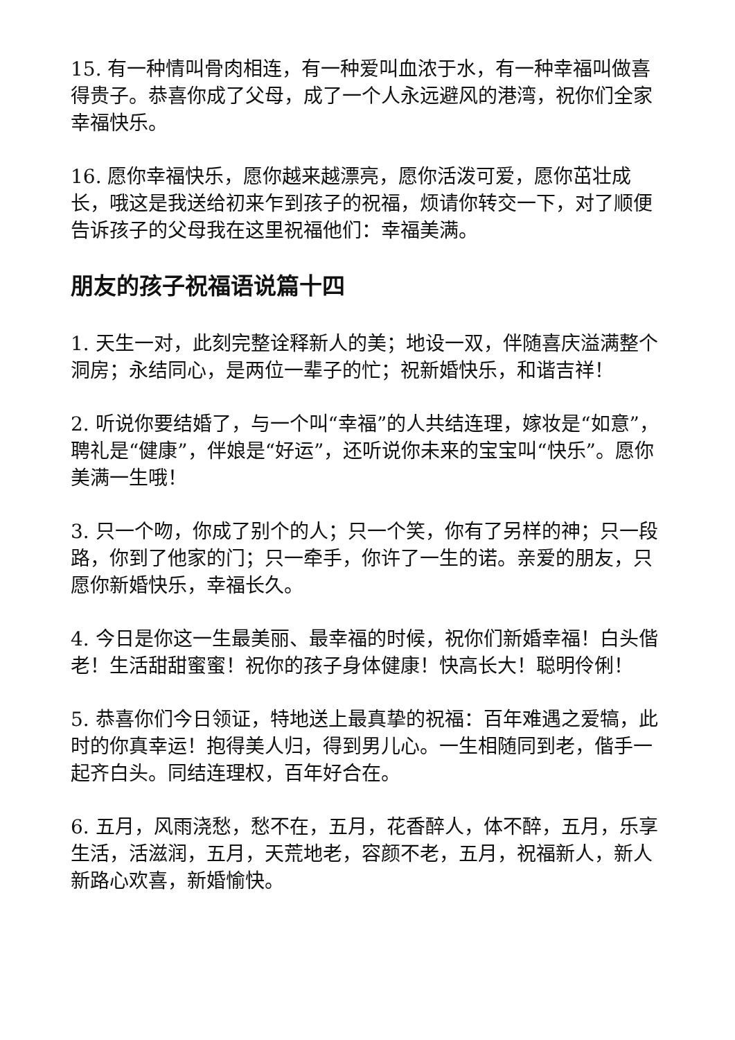15. 有一种情叫骨肉相连，有一种爱叫血浓于水，有一种幸福叫做喜得贵子。恭喜你成了父母，成了一个人永远避风的港湾，祝你们全家幸福快乐。
16. 愿你幸福快乐，愿你越来越漂亮，愿你活泼可爱，愿你茁壮成长，哦这是我送给初来乍到孩子的祝福，烦请你转交一下，对了顺便告诉孩子的父母我在这里祝福他们：幸福美满。
朋友的孩子祝福语说篇十四
1. 天生一对，此刻完整诠释新人的美；地设一双，伴随喜庆溢满整个洞房；永结同心，是两位一辈子的忙；祝新婚快乐，和谐吉祥！
2. 听说你要结婚了，与一个叫“幸福”的人共结连理，嫁妆是“如意”，聘礼是“健康”，伴娘是“好运”，还听说你未来的宝宝叫“快乐”。愿你美满一生哦！
3. 只一个吻，你成了别个的人；只一个笑，你有了另样的神；只一段路，你到了他家的门；只一牵手，你许了一生的诺。亲爱的朋友，只愿你新婚快乐，幸福长久。
4. 今日是你这一生最美丽、最幸福的时候，祝你们新婚幸福！白头偕老！生活甜甜蜜蜜！祝你的孩子身体健康！快高长大！聪明伶俐！
5. 恭喜你们今日领证，特地送上最真挚的祝福：百年难遇之爱犒，此时的你真幸运！抱得美人归，得到男儿心。一生相随同到老，偕手一起齐白头。同结连理权，百年好合在。
6. 五月，风雨浇愁，愁不在，五月，花香醉人，体不醉，五月，乐享生活，活滋润，五月，天荒地老，容颜不老，五月，祝福新人，新人新路心欢喜，新婚愉快。